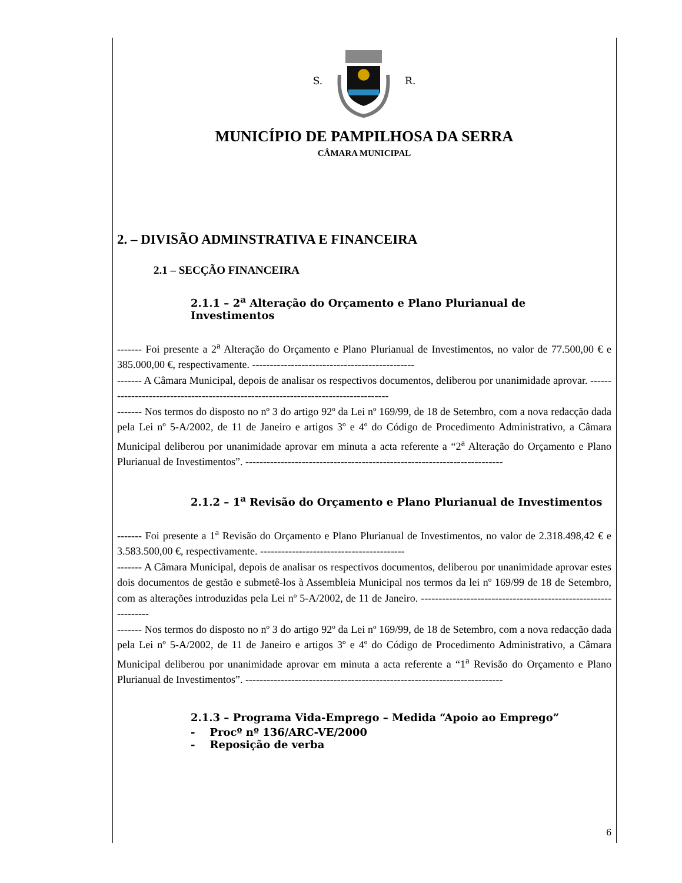S. R.
MUNICÍPIO DE PAMPILHOSA DA SERRA
CÂMARA MUNICIPAL
2. – DIVISÃO ADMINSTRATIVA E FINANCEIRA
2.1 – SECÇÃO FINANCEIRA
2.1.1 – 2<sup>a</sup> Alteração do Orçamento e Plano Plurianual de Investimentos
------- Foi presente a 2<sup>a</sup> Alteração do Orçamento e Plano Plurianual de Investimentos, no valor de 77.500,00 € e 385.000,00 €, respectivamente. ----------------------------------------------
------- A Câmara Municipal, depois de analisar os respectivos documentos, deliberou por unanimidade aprovar. -----------------------------------------------------------------------------------
------- Nos termos do disposto no nº 3 do artigo 92º da Lei nº 169/99, de 18 de Setembro, com a nova redacção dada pela Lei nº 5-A/2002, de 11 de Janeiro e artigos 3º e 4º do Código de Procedimento Administrativo, a Câmara Municipal deliberou por unanimidade aprovar em minuta a acta referente a “2<sup>a</sup> Alteração do Orçamento e Plano Plurianual de Investimentos”. -------------------------------------------------------------------------
2.1.2 – 1<sup>a</sup> Revisão do Orçamento e Plano Plurianual de Investimentos
------- Foi presente a 1<sup>a</sup> Revisão do Orçamento e Plano Plurianual de Investimentos, no valor de 2.318.498,42 € e 3.583.500,00 €, respectivamente. -----------------------------------------
------- A Câmara Municipal, depois de analisar os respectivos documentos, deliberou por unanimidade aprovar estes dois documentos de gestão e submetê-los à Assembleia Municipal nos termos da lei nº 169/99 de 18 de Setembro, com as alterações introduzidas pela Lei nº 5-A/2002, de 11 de Janeiro. ---------------------------------------------------------------
------- Nos termos do disposto no nº 3 do artigo 92º da Lei nº 169/99, de 18 de Setembro, com a nova redacção dada pela Lei nº 5-A/2002, de 11 de Janeiro e artigos 3º e 4º do Código de Procedimento Administrativo, a Câmara Municipal deliberou por unanimidade aprovar em minuta a acta referente a “1<sup>a</sup> Revisão do Orçamento e Plano Plurianual de Investimentos”. -------------------------------------------------------------------------
2.1.3 – Programa Vida-Emprego – Medida “Apoio ao Emprego”
- Procº nº 136/ARC-VE/2000
- Reposição de verba
6